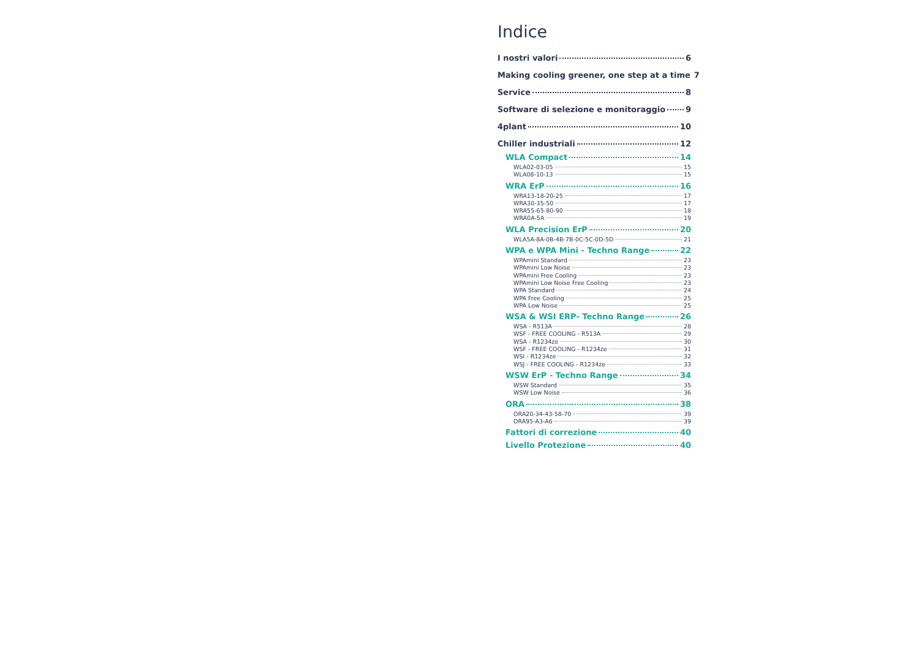Indice
I nostri valori 6
Making cooling greener, one step at a time 7
Service 8
Software di selezione e monitoraggio 9
4plant 10
Chiller industriali 12
WLA Compact 14
WLA02-03-05 15
WLA08-10-13 15
WRA ErP 16
WRA13-18-20-25 17
WRA30-35-50 17
WRA55-65-80-90 18
WRA0A-5A 19
WLA Precision ErP 20
WLA5A-8A-0B-4B-7B-0C-5C-0D-5D 21
WPA e WPA Mini - Techno Range 22
WPAmini Standard 23
WPAmini Low Noise 23
WPAmini Free Cooling 23
WPAmini Low Noise Free Cooling 23
WPA Standard 24
WPA Free Cooling 25
WPA Low Noise 25
WSA & WSI ERP- Techno Range 26
WSA - R513A 28
WSF - FREE COOLING - R513A 29
WSA - R1234ze 30
WSF - FREE COOLING - R1234ze 31
WSI - R1234ze 32
WSJ - FREE COOLING - R1234ze 33
WSW ErP - Techno Range 34
WSW Standard 35
WSW Low Noise 36
ORA 38
ORA20-34-43-58-70 39
ORA95-A3-A6 39
Fattori di correzione 40
Livello Protezione 40